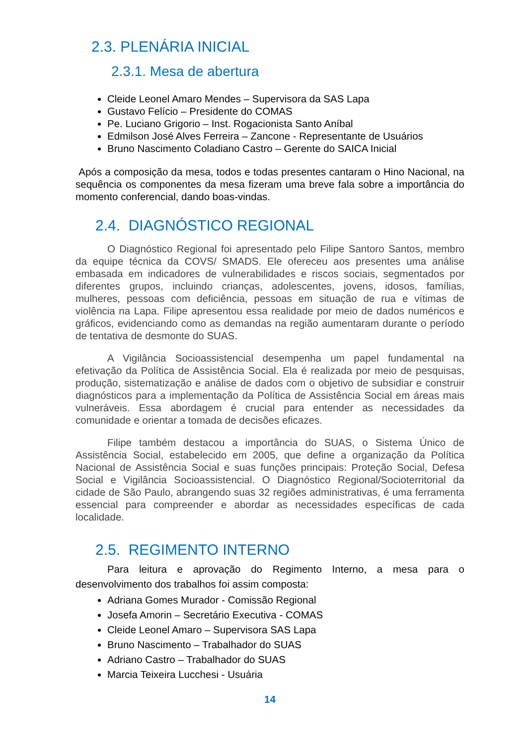2.3. PLENÁRIA INICIAL
2.3.1. Mesa de abertura
Cleide Leonel Amaro Mendes – Supervisora da SAS Lapa
Gustavo Felício – Presidente do COMAS
Pe. Luciano Grigorio – Inst. Rogacionista Santo Aníbal
Edmilson José Alves Ferreira – Zancone - Representante de Usuários
Bruno Nascimento Coladiano Castro – Gerente do SAICA Inicial
Após a composição da mesa, todos e todas presentes cantaram o Hino Nacional, na sequência os componentes da mesa fizeram uma breve fala sobre a importância do momento conferencial, dando boas-vindas.
2.4. DIAGNÓSTICO REGIONAL
O Diagnóstico Regional foi apresentado pelo Filipe Santoro Santos, membro da equipe técnica da COVS/ SMADS. Ele ofereceu aos presentes uma análise embasada em indicadores de vulnerabilidades e riscos sociais, segmentados por diferentes grupos, incluindo crianças, adolescentes, jovens, idosos, famílias, mulheres, pessoas com deficiência, pessoas em situação de rua e vítimas de violência na Lapa. Filipe apresentou essa realidade por meio de dados numéricos e gráficos, evidenciando como as demandas na região aumentaram durante o período de tentativa de desmonte do SUAS.
A Vigilância Socioassistencial desempenha um papel fundamental na efetivação da Política de Assistência Social. Ela é realizada por meio de pesquisas, produção, sistematização e análise de dados com o objetivo de subsidiar e construir diagnósticos para a implementação da Política de Assistência Social em áreas mais vulneráveis. Essa abordagem é crucial para entender as necessidades da comunidade e orientar a tomada de decisões eficazes.
Filipe também destacou a importância do SUAS, o Sistema Único de Assistência Social, estabelecido em 2005, que define a organização da Política Nacional de Assistência Social e suas funções principais: Proteção Social, Defesa Social e Vigilância Socioassistencial. O Diagnóstico Regional/Socioterritorial da cidade de São Paulo, abrangendo suas 32 regiões administrativas, é uma ferramenta essencial para compreender e abordar as necessidades específicas de cada localidade.
2.5. REGIMENTO INTERNO
Para leitura e aprovação do Regimento Interno, a mesa para o desenvolvimento dos trabalhos foi assim composta:
Adriana Gomes Murador - Comissão Regional
Josefa Amorin – Secretário Executiva - COMAS
Cleide Leonel Amaro – Supervisora SAS Lapa
Bruno Nascimento – Trabalhador do SUAS
Adriano Castro – Trabalhador do SUAS
Marcia Teixeira Lucchesi - Usuária
14